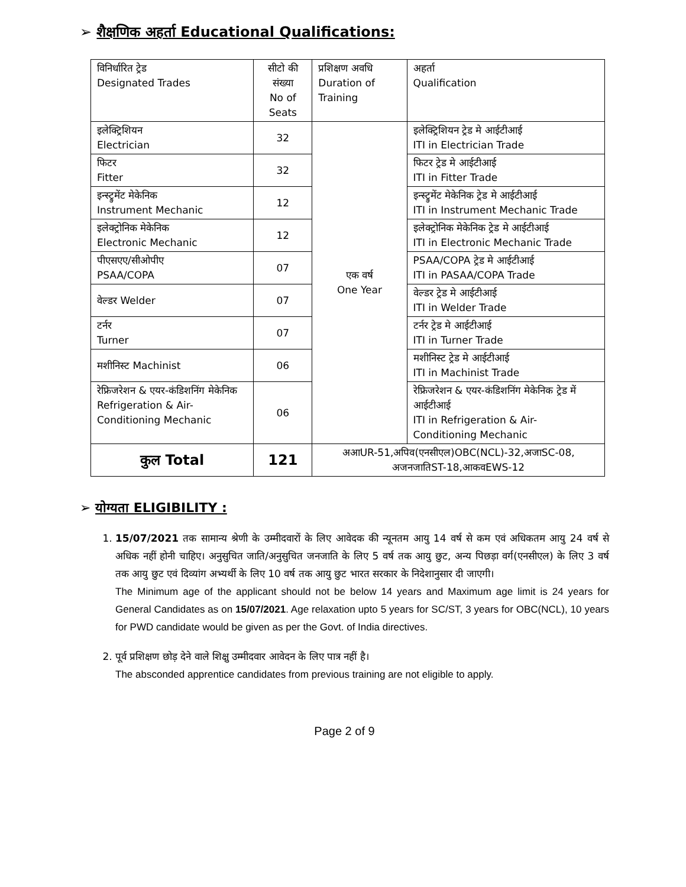➢ शैक्षणिक अहर्ता Educational Qualifications:
| विनिर्धारित ट्रेड Designated Trades | सीटो की संख्या No of Seats | प्रशिक्षण अवधि Duration of Training | अहर्ता Qualification |
| --- | --- | --- | --- |
| इलेक्ट्रिशियन Electrician | 32 | एक वर्ष One Year | इलेक्ट्रिशियन ट्रेड मे आईटीआई ITI in Electrician Trade |
| फिटर Fitter | 32 | | फिटर ट्रेड मे आईटीआई ITI in Fitter Trade |
| इन्स्ट्रुमेंट मेकेनिक Instrument Mechanic | 12 | | इन्स्ट्रुमेंट मेकेनिक ट्रेड मे आईटीआई ITI in Instrument Mechanic Trade |
| इलेक्ट्रोनिक मेकेनिक Electronic Mechanic | 12 | | इलेक्ट्रोनिक मेकेनिक ट्रेड मे आईटीआई ITI in Electronic Mechanic Trade |
| पीएसएए/सीओपीए PSAA/COPA | 07 | | PSAA/COPA ट्रेड मे आईटीआई ITI in PASAA/COPA Trade |
| वेल्डर Welder | 07 | | वेल्डर ट्रेड मे आईटीआई ITI in Welder Trade |
| टर्नर Turner | 07 | | टर्नर ट्रेड मे आईटीआई ITI in Turner Trade |
| मशीनिस्ट Machinist | 06 | | मशीनिस्ट ट्रेड मे आईटीआई ITI in Machinist Trade |
| रेफ्रिजरेशन & एयर-कंडिशनिंग मेकेनिक Refrigeration & Air-Conditioning Mechanic | 06 | | रेफ्रिजरेशन & एयर-कंडिशनिंग मेकेनिक ट्रेड में आईटीआई ITI in Refrigeration & Air-Conditioning Mechanic |
| कुल Total | 121 | अआUR-51,अपिव(एनसीएल)OBC(NCL)-32,अजाSC-08, अजनजातिST-18,आकवEWS-12 | |
➢ योग्यता ELIGIBILITY :
1. 15/07/2021 तक सामान्य श्रेणी के उम्मीदवारों के लिए आवेदक की न्यूनतम आयु 14 वर्ष से कम एवं अधिकतम आयु 24 वर्ष से अधिक नहीं होनी चाहिए। अनुसुचित जाति/अनुसुचित जनजाति के लिए 5 वर्ष तक आयु छुट, अन्य पिछड़ा वर्ग(एनसीएल) के लिए 3 वर्ष तक आयु छुट एवं दिव्यांग अभ्यर्थी के लिए 10 वर्ष तक आयु छुट भारत सरकार के निदेशानुसार दी जाएगी।
The Minimum age of the applicant should not be below 14 years and Maximum age limit is 24 years for General Candidates as on 15/07/2021. Age relaxation upto 5 years for SC/ST, 3 years for OBC(NCL), 10 years for PWD candidate would be given as per the Govt. of India directives.
2. पूर्व प्रशिक्षण छोड़ देने वाले शिक्षु उम्मीदवार आवेदन के लिए पात्र नहीं है।
The absconded apprentice candidates from previous training are not eligible to apply.
Page 2 of 9